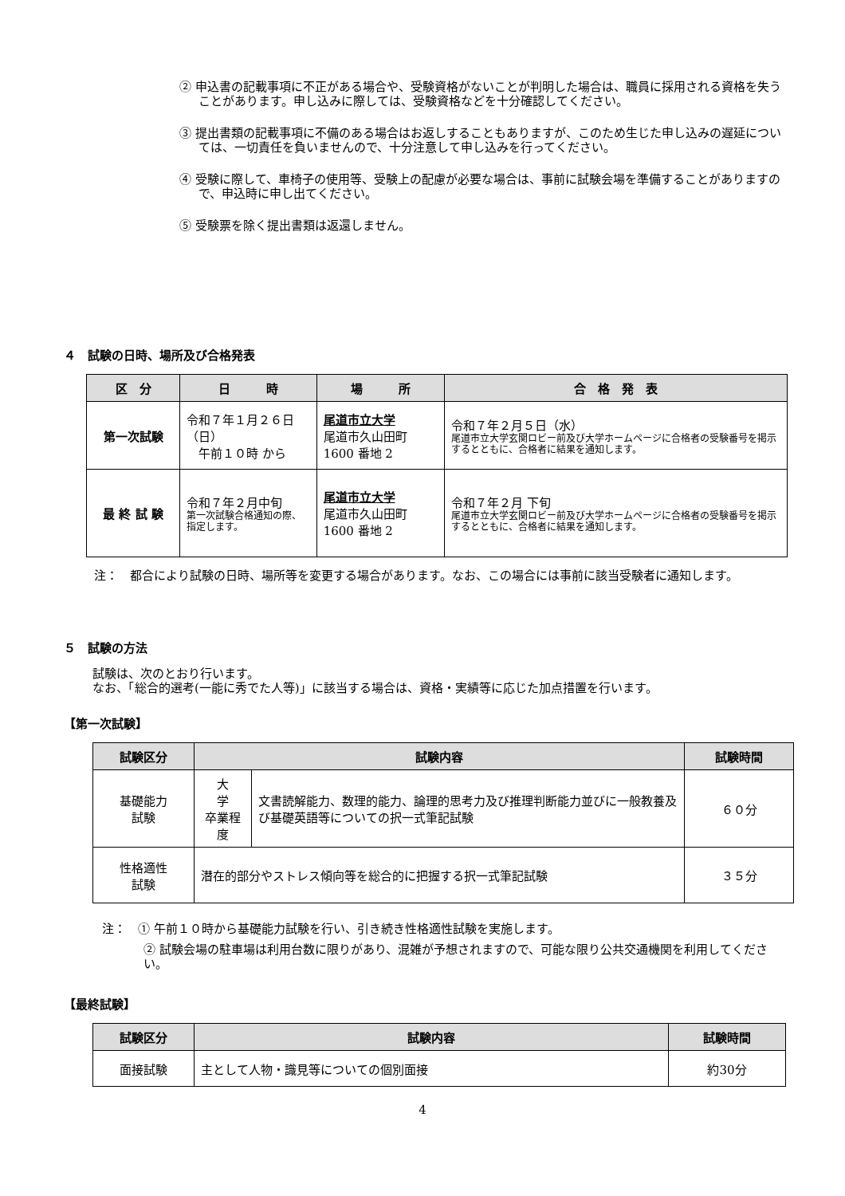② 申込書の記載事項に不正がある場合や、受験資格がないことが判明した場合は、職員に採用される資格を失うことがあります。申し込みに際しては、受験資格などを十分確認してください。
③ 提出書類の記載事項に不備のある場合はお返しすることもありますが、このため生じた申し込みの遅延については、一切責任を負いませんので、十分注意して申し込みを行ってください。
④ 受験に際して、車椅子の使用等、受験上の配慮が必要な場合は、事前に試験会場を準備することがありますので、申込時に申し出てください。
⑤ 受験票を除く提出書類は返還しません。
４　試験の日時、場所及び合格発表
| 区 分 | 日 時 | 場 所 | 合 格 発 表 |
| --- | --- | --- | --- |
| 第一次試験 | 令和７年１月２６日（日） 午前１０時 から | 尾道市立大学 尾道市久山田町 1600 番地 2 | 令和７年２月５日（水） 尾道市立大学玄関ロビー前及び大学ホームページに合格者の受験番号を掲示するとともに、合格者に結果を通知します。 |
| 最 終 試 験 | 令和７年２月中旬 第一次試験合格通知の際、指定します。 | 尾道市立大学 尾道市久山田町 1600 番地 2 | 令和７年２月 下旬 尾道市立大学玄関ロビー前及び大学ホームページに合格者の受験番号を掲示するとともに、合格者に結果を通知します。 |
注：　都合により試験の日時、場所等を変更する場合があります。なお、この場合には事前に該当受験者に通知します。
５　試験の方法
試験は、次のとおり行います。
なお、「総合的選考(一能に秀でた人等)」に該当する場合は、資格・実績等に応じた加点措置を行います。
【第一次試験】
| 試験区分 | 試験内容 | | 試験時間 |
| --- | --- | --- | --- |
| 基礎能力 試験 | 大 学 卒業程度 | 文書読解能力、数理的能力、論理的思考力及び推理判断能力並びに一般教養及び基礎英語等についての択一式筆記試験 | ６０分 |
| 性格適性 試験 | 潜在的部分やストレス傾向等を総合的に把握する択一式筆記試験 | | ３５分 |
注：　① 午前１０時から基礎能力試験を行い、引き続き性格適性試験を実施します。
② 試験会場の駐車場は利用台数に限りがあり、混雑が予想されますので、可能な限り公共交通機関を利用してください。
【最終試験】
| 試験区分 | 試験内容 | 試験時間 |
| --- | --- | --- |
| 面接試験 | 主として人物・識見等についての個別面接 | 約30分 |
4